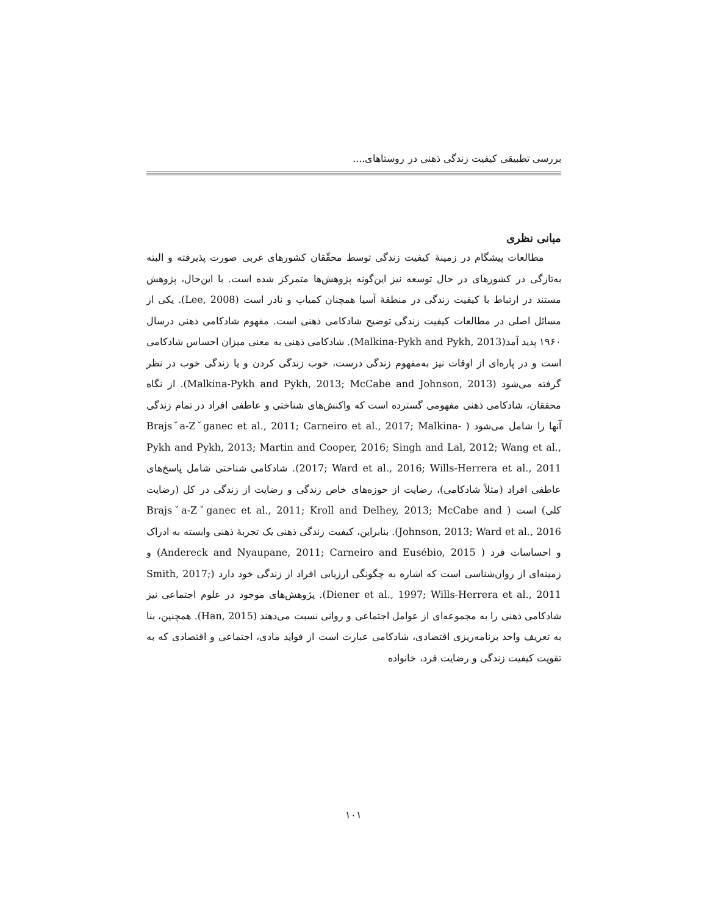بررسی تطبیقی کیفیت زندگی ذهنی در روستاهای....
مبانی نظری
مطالعات پیشگام در زمینهٔ کیفیت زندگی توسط محقّقان کشورهای غربی صورت پذیرفته و البته به‌تازگی در کشورهای در حال توسعه نیز این‌گونه پژوهش‌ها متمرکز شده است. با این‌حال، پژوهش مستند در ارتباط با کیفیت زندگی در منطقهٔ آسیا همچنان کمیاب و نادر است (Lee, 2008). یکی از مسائل اصلی در مطالعات کیفیت زندگی توضیح شادکامی ذهنی است. مفهوم شادکامی ذهنی درسال ۱۹۶۰ پدید آمد(Malkina-Pykh and Pykh, 2013). شادکامی ذهنی به معنی میزان احساس شادکامی است و در پاره‌ای از اوقات نیز به‌مفهوم زندگی درست، خوب زندگی کردن و یا زندگی خوب در نظر گرفته می‌شود (Malkina-Pykh and Pykh, 2013; McCabe and Johnson, 2013). از نگاه محققان، شادکامی ذهنی مفهومی گسترده است که واکنش‌های شناختی و عاطفی افراد در تمام زندگی آنها را شامل می‌شود ( Brajsˇa-Zˇganec et al., 2011; Carneiro et al., 2017; Malkina-Pykh and Pykh, 2013; Martin and Cooper, 2016; Singh and Lal, 2012; Wang et al., 2017; Ward et al., 2016; Wills-Herrera et al., 2011). شادکامی شناختی شامل پاسخ‌های عاطفی افراد (مثلاً شادکامی)، رضایت از حوزه‌های خاص زندگی و رضایت از زندگی در کل (رضایت کلی) است ( Brajsˇa-Zˇganec et al., 2011; Kroll and Delhey, 2013; McCabe and Johnson, 2013; Ward et al., 2016). بنابراین، کیفیت زندگی ذهنی یک تجربهٔ ذهنی وابسته به ادراک و احساسات فرد ( Andereck and Nyaupane, 2011; Carneiro and Eusébio, 2015) و زمینه‌ای از روان‌شناسی است که اشاره به چگونگی ارزیابی افراد از زندگی خود دارد (Smith, 2017; Diener et al., 1997; Wills-Herrera et al., 2011). پژوهش‌های موجود در علوم اجتماعی نیز شادکامی ذهنی را به مجموعه‌ای از عوامل اجتماعی و روانی نسبت می‌دهند (Han, 2015). همچنین، بنا به تعریف واحد برنامه‌ریزی اقتصادی، شادکامی عبارت است از فواید مادی، اجتماعی و اقتصادی که به تقویت کیفیت زندگی و رضایت فرد، خانواده
۱۰۱